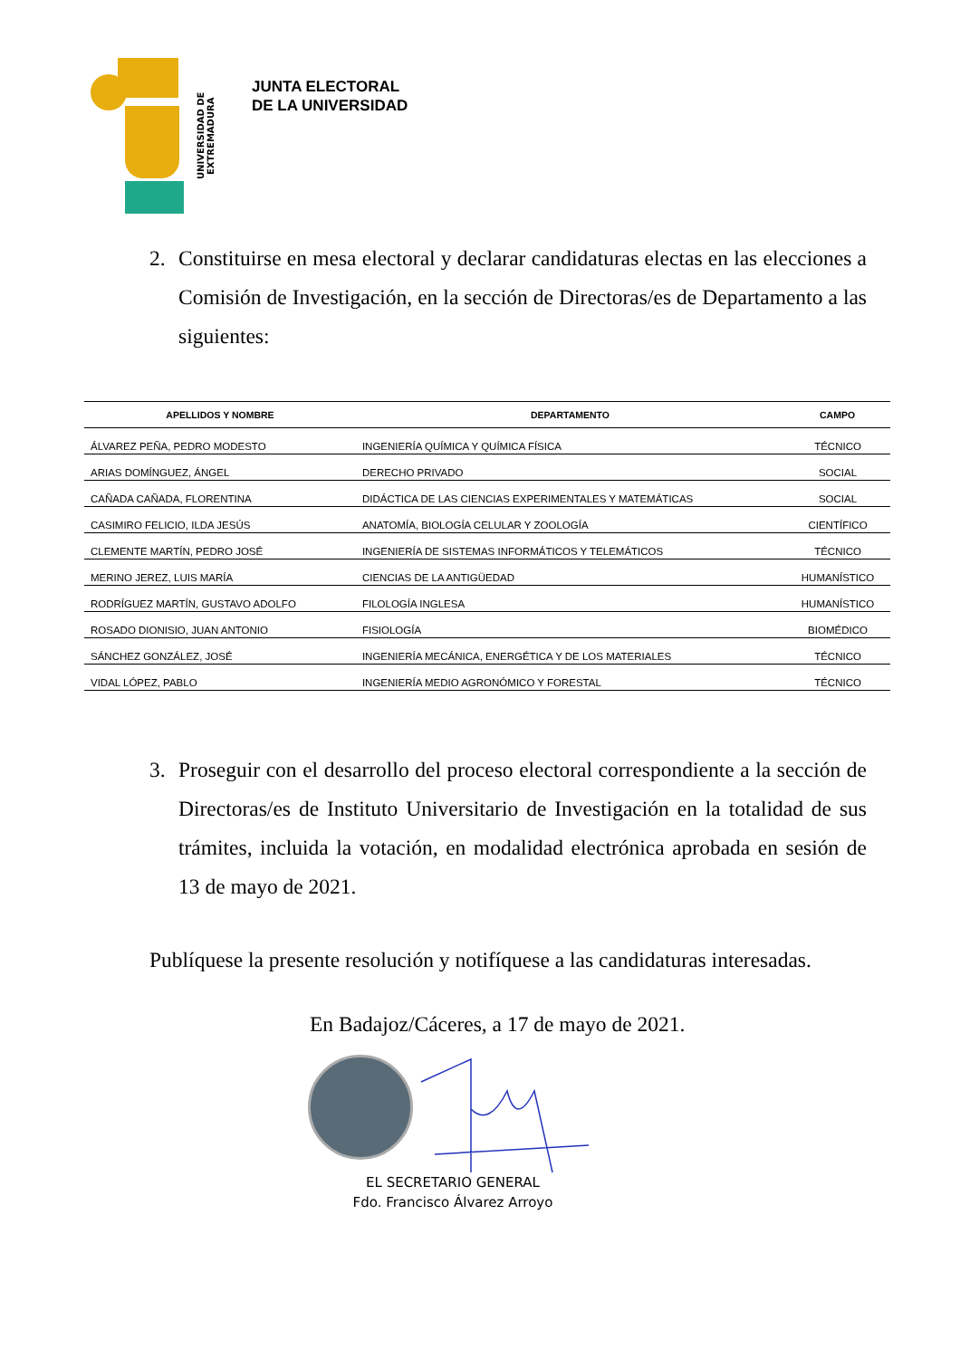UNIVERSIDAD DE EXTREMADURA
JUNTA ELECTORAL
DE LA UNIVERSIDAD
2. Constituirse en mesa electoral y declarar candidaturas electas en las elecciones a Comisión de Investigación, en la sección de Directoras/es de Departamento a las siguientes:
| APELLIDOS Y NOMBRE | DEPARTAMENTO | CAMPO |
| --- | --- | --- |
| ÁLVAREZ PEÑA, PEDRO MODESTO | INGENIERÍA QUÍMICA Y QUÍMICA FÍSICA | TÉCNICO |
| ARIAS DOMÍNGUEZ, ÁNGEL | DERECHO PRIVADO | SOCIAL |
| CAÑADA CAÑADA, FLORENTINA | DIDÁCTICA DE LAS CIENCIAS EXPERIMENTALES Y MATEMÁTICAS | SOCIAL |
| CASIMIRO FELICIO, ILDA JESÚS | ANATOMÍA, BIOLOGÍA CELULAR Y ZOOLOGÍA | CIENTÍFICO |
| CLEMENTE MARTÍN, PEDRO JOSÉ | INGENIERÍA DE SISTEMAS INFORMÁTICOS Y TELEMÁTICOS | TÉCNICO |
| MERINO JEREZ, LUIS MARÍA | CIENCIAS DE LA ANTIGÜEDAD | HUMANÍSTICO |
| RODRÍGUEZ MARTÍN, GUSTAVO ADOLFO | FILOLOGÍA INGLESA | HUMANÍSTICO |
| ROSADO DIONISIO, JUAN ANTONIO | FISIOLOGÍA | BIOMÉDICO |
| SÁNCHEZ GONZÁLEZ, JOSÉ | INGENIERÍA MECÁNICA, ENERGÉTICA Y DE LOS MATERIALES | TÉCNICO |
| VIDAL LÓPEZ, PABLO | INGENIERÍA MEDIO AGRONÓMICO Y FORESTAL | TÉCNICO |
3. Proseguir con el desarrollo del proceso electoral correspondiente a la sección de Directoras/es de Instituto Universitario de Investigación en la totalidad de sus trámites, incluida la votación, en modalidad electrónica aprobada en sesión de 13 de mayo de 2021.
Publíquese la presente resolución y notifíquese a las candidaturas interesadas.
En Badajoz/Cáceres, a 17 de mayo de 2021.
EL SECRETARIO GENERAL
Fdo. Francisco Álvarez Arroyo